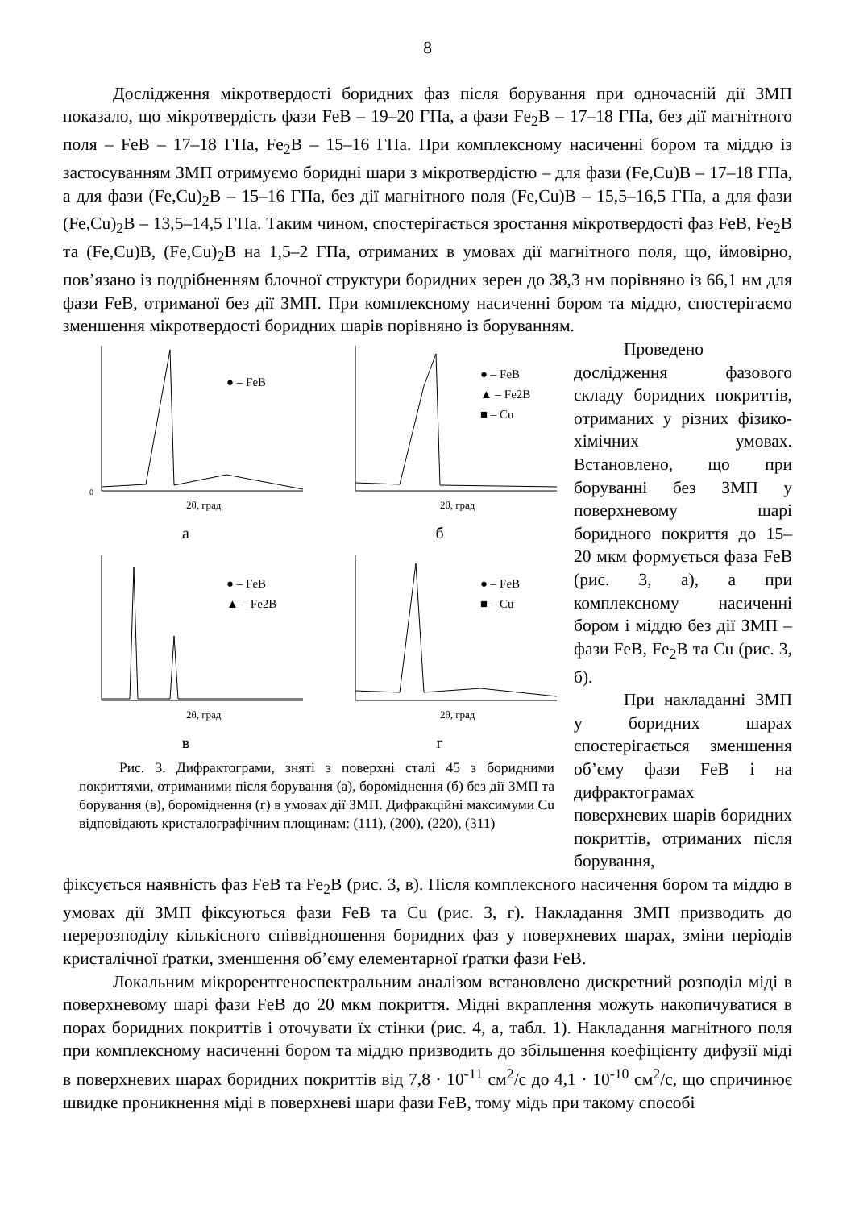8
Дослідження мікротвердості боридних фаз після борування при одночасній дії ЗМП показало, що мікротвердість фази FeB – 19–20 ГПа, а фази Fe<sub>2</sub>B – 17–18 ГПа, без дії магнітного поля – FeB – 17–18 ГПа, Fe<sub>2</sub>B – 15–16 ГПа. При комплексному насиченні бором та міддю із застосуванням ЗМП отримуємо боридні шари з мікротвердістю – для фази (Fe,Cu)B – 17–18 ГПа, а для фази (Fe,Cu)<sub>2</sub>B – 15–16 ГПа, без дії магнітного поля (Fe,Cu)B – 15,5–16,5 ГПа, а для фази (Fe,Cu)<sub>2</sub>B – 13,5–14,5 ГПа. Таким чином, спостерігається зростання мікротвердості фаз FeB, Fe<sub>2</sub>B та (Fe,Cu)B, (Fe,Cu)<sub>2</sub>B на 1,5–2 ГПа, отриманих в умовах дії магнітного поля, що, ймовірно, пов’язано із подрібненням блочної структури боридних зерен до 38,3 нм порівняно із 66,1 нм для фази FeB, отриманої без дії ЗМП. При комплексному насиченні бором та міддю, спостерігаємо зменшення мікротвердості боридних шарів порівняно із боруванням.
● – FeB
2θ, град
0
а
● – FeB
▲ – Fe2B
■ – Cu
2θ, град
б
● – FeB
▲ – Fe2B
2θ, град
в
● – FeB
■ – Cu
2θ, град
г
Рис. 3. Дифрактограми, зняті з поверхні сталі 45 з боридними покриттями, отриманими після борування (а), бороміднення (б) без дії ЗМП та борування (в), бороміднення (г) в умовах дії ЗМП. Дифракційні максимуми Cu відповідають кристалографічним площинам: (111), (200), (220), (311)
Проведено дослідження фазового складу боридних покриттів, отриманих у різних фізико-хімічних умовах. Встановлено, що при боруванні без ЗМП у поверхневому шарі боридного покриття до 15–20 мкм формується фаза FeB (рис. 3, а), а при комплексному насиченні бором і міддю без дії ЗМП – фази FeB, Fe<sub>2</sub>B та Cu (рис. 3, б).
При накладанні ЗМП у боридних шарах спостерігається зменшення об’єму фази FeB і на дифрактограмах поверхневих шарів боридних покриттів, отриманих після борування,
фіксується наявність фаз FeB та Fe<sub>2</sub>B (рис. 3, в). Після комплексного насичення бором та міддю в умовах дії ЗМП фіксуються фази FeB та Cu (рис. 3, г). Накладання ЗМП призводить до перерозподілу кількісного співвідношення боридних фаз у поверхневих шарах, зміни періодів кристалічної ґратки, зменшення об’єму елементарної ґратки фази FeB.
Локальним мікрорентгеноспектральним аналізом встановлено дискретний розподіл міді в поверхневому шарі фази FeB до 20 мкм покриття. Мідні вкраплення можуть накопичуватися в порах боридних покриттів і оточувати їх стінки (рис. 4, а, табл. 1). Накладання магнітного поля при комплексному насиченні бором та міддю призводить до збільшення коефіцієнту дифузії міді в поверхневих шарах боридних покриттів від 7,8 · 10<sup>-11</sup> см<sup>2</sup>/с до 4,1 · 10<sup>-10</sup> см<sup>2</sup>/с, що спричинює швидке проникнення міді в поверхневі шари фази FeB, тому мідь при такому способі